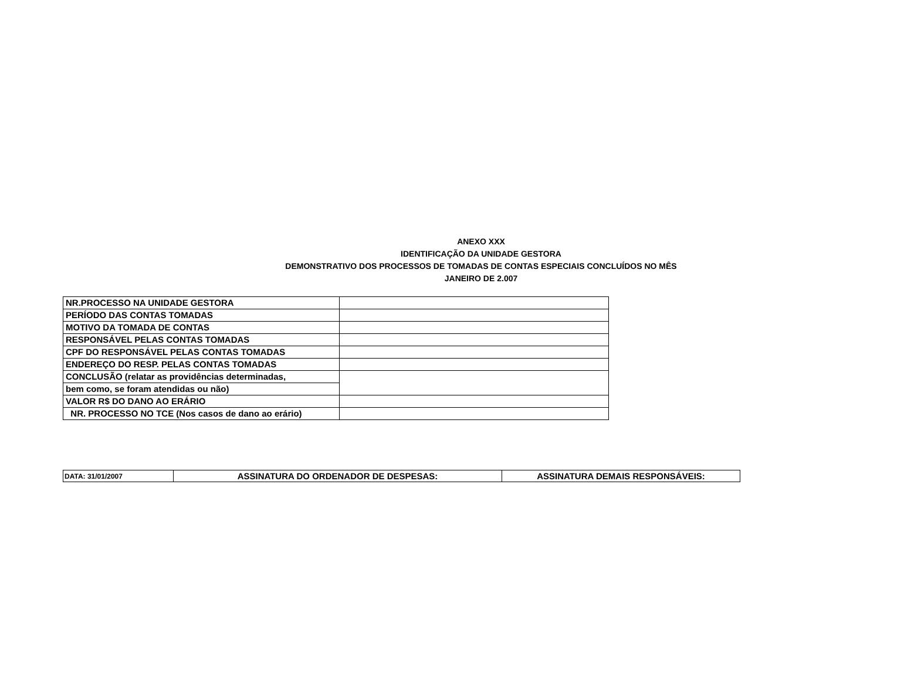ANEXO XXX
IDENTIFICAÇÃO DA UNIDADE GESTORA
DEMONSTRATIVO DOS PROCESSOS DE TOMADAS DE CONTAS ESPECIAIS CONCLUÍDOS NO MÊS
JANEIRO DE 2.007
| NR.PROCESSO NA UNIDADE GESTORA | |
| PERÍODO DAS CONTAS TOMADAS | |
| MOTIVO DA TOMADA DE CONTAS | |
| RESPONSÁVEL PELAS CONTAS TOMADAS | |
| CPF DO RESPONSÁVEL PELAS CONTAS TOMADAS | |
| ENDEREÇO DO RESP. PELAS CONTAS TOMADAS | |
| CONCLUSÃO (relatar as providências determinadas, | |
| bem como, se foram atendidas ou não) | |
| VALOR R$ DO DANO AO ERÁRIO | |
| NR. PROCESSO NO TCE (Nos casos de dano ao erário) | |
| DATA: 31/01/2007 | ASSINATURA DO ORDENADOR DE DESPESAS: | ASSINATURA DEMAIS RESPONSÁVEIS: |